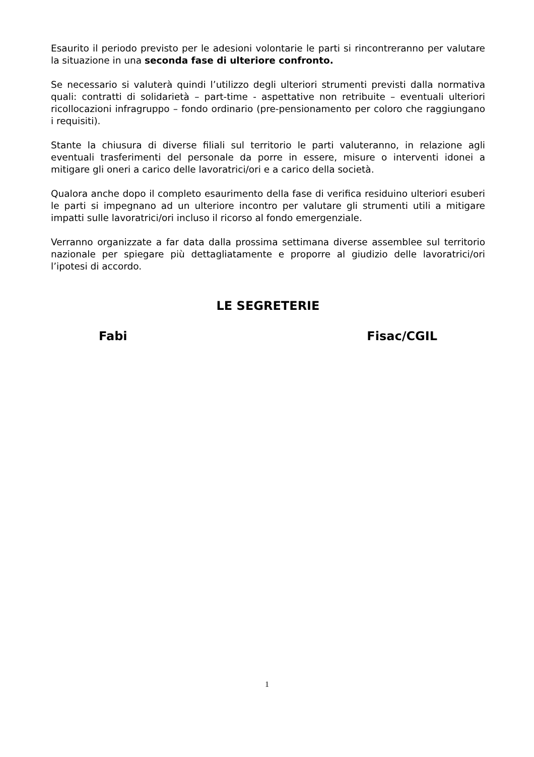Esaurito il periodo previsto per le adesioni volontarie le parti si rincontreranno per valutare la situazione in una seconda fase di ulteriore confronto.
Se necessario si valuterà quindi l’utilizzo degli ulteriori strumenti previsti dalla normativa quali: contratti di solidarietà – part-time - aspettative non retribuite – eventuali ulteriori ricollocazioni infragruppo – fondo ordinario (pre-pensionamento per coloro che raggiungano i requisiti).
Stante la chiusura di diverse filiali sul territorio le parti valuteranno, in relazione agli eventuali trasferimenti del personale da porre in essere, misure o interventi idonei a mitigare gli oneri a carico delle lavoratrici/ori e a carico della società.
Qualora anche dopo il completo esaurimento della fase di verifica residuino ulteriori esuberi le parti si impegnano ad un ulteriore incontro per valutare gli strumenti utili a mitigare impatti sulle lavoratrici/ori incluso il ricorso al fondo emergenziale.
Verranno organizzate a far data dalla prossima settimana diverse assemblee sul territorio nazionale per spiegare più dettagliatamente e proporre al giudizio delle lavoratrici/ori l’ipotesi di accordo.
LE SEGRETERIE
Fabi Fisac/CGIL
1